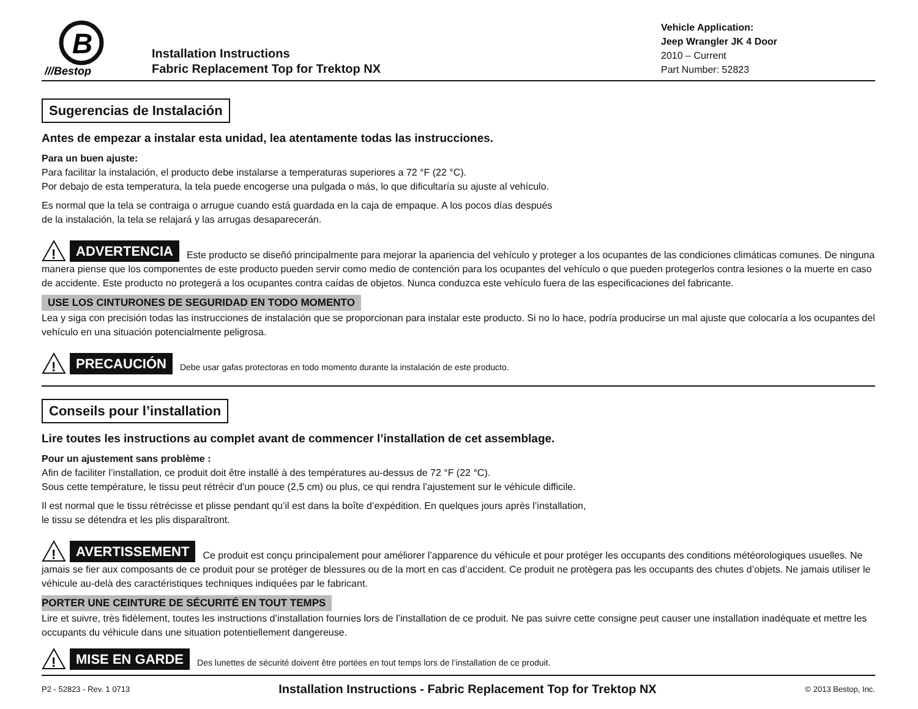B
///Bestop
Installation Instructions
Fabric Replacement Top for Trektop NX
Vehicle Application:
Jeep Wrangler JK 4 Door
2010 – Current
Part Number: 52823
Sugerencias de Instalación
Antes de empezar a instalar esta unidad, lea atentamente todas las instrucciones.
Para un buen ajuste:
Para facilitar la instalación, el producto debe instalarse a temperaturas superiores a 72 °F (22 °C).
Por debajo de esta temperatura, la tela puede encogerse una pulgada o más, lo que dificultaría su ajuste al vehículo.
Es normal que la tela se contraiga o arrugue cuando está guardada en la caja de empaque. A los pocos días después
de la instalación, la tela se relajará y las arrugas desaparecerán.
!
ADVERTENCIA Este producto se diseñó principalmente para mejorar la apariencia del vehículo y proteger a los ocupantes de las condiciones climáticas comunes. De ninguna manera piense que los componentes de este producto pueden servir como medio de contención para los ocupantes del vehículo o que pueden protegerlos contra lesiones o la muerte en caso de accidente. Este producto no protegerá a los ocupantes contra caídas de objetos. Nunca conduzca este vehículo fuera de las especificaciones del fabricante.
USE LOS CINTURONES DE SEGURIDAD EN TODO MOMENTO
Lea y siga con precisión todas las instrucciones de instalación que se proporcionan para instalar este producto. Si no lo hace, podría producirse un mal ajuste que colocaría a los ocupantes del vehículo en una situación potencialmente peligrosa.
!
PRECAUCIÓN Debe usar gafas protectoras en todo momento durante la instalación de este producto.
Conseils pour l’installation
Lire toutes les instructions au complet avant de commencer l’installation de cet assemblage.
Pour un ajustement sans problème :
Afin de faciliter l’installation, ce produit doit être installé à des températures au-dessus de 72 °F (22 °C).
Sous cette température, le tissu peut rétrécir d'un pouce (2,5 cm) ou plus, ce qui rendra l’ajustement sur le véhicule difficile.
Il est normal que le tissu rétrécisse et plisse pendant qu’il est dans la boîte d’expédition. En quelques jours après l’installation,
le tissu se détendra et les plis disparaîtront.
!
AVERTISSEMENT Ce produit est conçu principalement pour améliorer l’apparence du véhicule et pour protéger les occupants des conditions météorologiques usuelles. Ne jamais se fier aux composants de ce produit pour se protéger de blessures ou de la mort en cas d’accident. Ce produit ne protègera pas les occupants des chutes d’objets. Ne jamais utiliser le véhicule au-delà des caractéristiques techniques indiquées par le fabricant.
PORTER UNE CEINTURE DE SÉCURITÉ EN TOUT TEMPS
Lire et suivre, très fidèlement, toutes les instructions d’installation fournies lors de l’installation de ce produit. Ne pas suivre cette consigne peut causer une installation inadéquate et mettre les occupants du véhicule dans une situation potentiellement dangereuse.
!
MISE EN GARDE Des lunettes de sécurité doivent être portées en tout temps lors de l’installation de ce produit.
P2 - 52823 - Rev. 1 0713 Installation Instructions - Fabric Replacement Top for Trektop NX © 2013 Bestop, Inc.